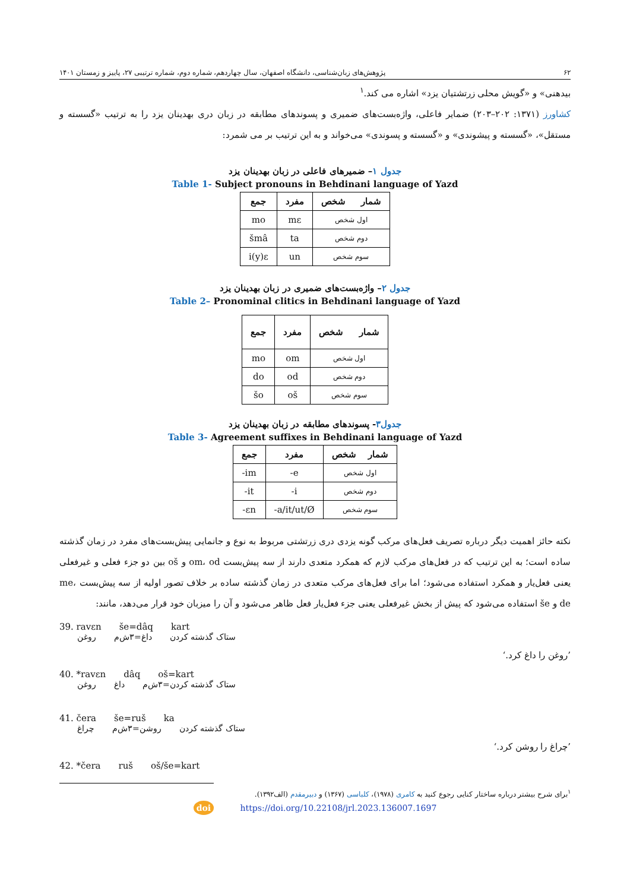۶۲ پژوهش‌های زبان‌شناسی، دانشگاه اصفهان، سال چهاردهم، شماره دوم، شماره ترتیبی ۲۷، پاییز و زمستان ۱۴۰۱
بیدهنی» و «گویش محلی زرتشتیان یزد» اشاره می کند.<sup>۱</sup>
کشاورز (۱۳۷۱: ۲۰۲–۲۰۳) ضمایر فاعلی، واژه‌بست‌های ضمیری و پسوندهای مطابقه در زبان دری بهدینان یزد را به ترتیب «گسسته و مستقل»، «گسسته و پیشوندی» و «گسسته و پسوندی» می‌خواند و به این ترتیب بر می شمرد:
جدول ۱– ضمیرهای فاعلی در زبان بهدینان یزد
Table 1- Subject pronouns in Behdinani language of Yazd
| جمع | مفرد | شمار شخص |
| --- | --- | --- |
| mo | mɛ | اول شخص |
| šmâ | ta | دوم شخص |
| i(y)ɛ | un | سوم شخص |
جدول ۲– واژه‌بست‌های ضمیری در زبان بهدینان یزد
Table 2– Pronominal clitics in Behdinani language of Yazd
| جمع | مفرد | شمار شخص |
| --- | --- | --- |
| mo | om | اول شخص |
| do | od | دوم شخص |
| šo | oš | سوم شخص |
جدول۳- پسوندهای مطابقه در زبان بهدینان یزد
Table 3- Agreement suffixes in Behdinani language of Yazd
| جمع | مفرد | شمار شخص |
| --- | --- | --- |
| -im | -e | اول شخص |
| -it | -i | دوم شخص |
| -ɛn | -a/it/ut/Ø | سوم شخص |
نکته حائز اهمیت دیگر درباره تصریف فعل‌های مرکب گونه یزدی دری زرتشتی مربوط به نوع و جانمایی پیش‌بست‌های مفرد در زمان گذشته ساده است؛ به این ترتیب که در فعل‌های مرکب لازم که همکرد متعدی دارند از سه پیش‌بست om، od و oš بین دو جزء فعلی و غیرفعلی یعنی فعل‌یار و همکرد استفاده می‌شود؛ اما برای فعل‌های مرکب متعدی در زمان گذشته ساده بر خلاف تصور اولیه از سه پیش‌بست me، de و še استفاده می‌شود که پیش از بخش غیرفعلی یعنی جزء فعل‌یار فعل ظاهر می‌شود و آن را میزبان خود قرار می‌دهد، مانند:
39. ravɛn še=dâq kart
ستاک گذشته کردن داغ=۳ش‌م روغن
’روغن را داغ کرد.‘
40. *ravɛn dâq oš=kart
ستاک گذشته کردن=۳ش‌م داغ روغن
41. čera še=ruš ka
ستاک گذشته کردن روشن=۳ش‌م چراغ
’چراغ را روشن کرد.‘
42. *čera ruš oš/še=kart
<sup>۱</sup> برای شرح بیشتر درباره ساختار کنایی رجوع کنید به کامری (۱۹۷۸)، کلباسی (۱۳۶۷) و دبیرمقدم (الف۱۳۹۲).
doi https://doi.org/10.22108/jrl.2023.136007.1697